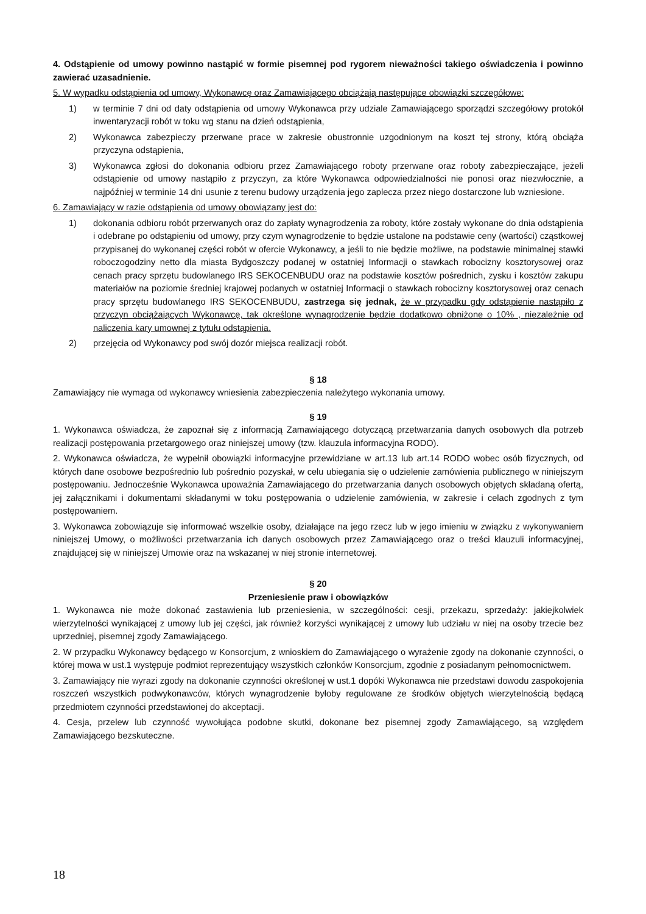4. Odstąpienie od umowy powinno nastąpić w formie pisemnej pod rygorem nieważności takiego oświadczenia i powinno zawierać uzasadnienie.
5. W wypadku odstąpienia od umowy, Wykonawcę oraz Zamawiającego obciążają następujące obowiązki szczegółowe:
1) w terminie 7 dni od daty odstąpienia od umowy Wykonawca przy udziale Zamawiającego sporządzi szczegółowy protokół inwentaryzacji robót w toku wg stanu na dzień odstąpienia,
2) Wykonawca zabezpieczy przerwane prace w zakresie obustronnie uzgodnionym na koszt tej strony, którą obciąża przyczyna odstąpienia,
3) Wykonawca zgłosi do dokonania odbioru przez Zamawiającego roboty przerwane oraz roboty zabezpieczające, jeżeli odstąpienie od umowy nastąpiło z przyczyn, za które Wykonawca odpowiedzialności nie ponosi oraz niezwłocznie, a najpóźniej w terminie 14 dni usunie z terenu budowy urządzenia jego zaplecza przez niego dostarczone lub wzniesione.
6. Zamawiający w razie odstąpienia od umowy obowiązany jest do:
1) dokonania odbioru robót przerwanych oraz do zapłaty wynagrodzenia za roboty, które zostały wykonane do dnia odstąpienia i odebrane po odstąpieniu od umowy, przy czym wynagrodzenie to będzie ustalone na podstawie ceny (wartości) cząstkowej przypisanej do wykonanej części robót w ofercie Wykonawcy, a jeśli to nie będzie możliwe, na podstawie minimalnej stawki roboczogodziny netto dla miasta Bydgoszczy podanej w ostatniej Informacji o stawkach robocizny kosztorysowej oraz cenach pracy sprzętu budowlanego IRS SEKOCENBUDU oraz na podstawie kosztów pośrednich, zysku i kosztów zakupu materiałów na poziomie średniej krajowej podanych w ostatniej Informacji o stawkach robocizny kosztorysowej oraz cenach pracy sprzętu budowlanego IRS SEKOCENBUDU, zastrzega się jednak, że w przypadku gdy odstąpienie nastąpiło z przyczyn obciążających Wykonawcę, tak określone wynagrodzenie będzie dodatkowo obniżone o 10% , niezależnie od naliczenia kary umownej z tytułu odstąpienia.
2) przejęcia od Wykonawcy pod swój dozór miejsca realizacji robót.
§ 18
Zamawiający nie wymaga od wykonawcy wniesienia zabezpieczenia należytego wykonania umowy.
§ 19
1. Wykonawca oświadcza, że zapoznał się z informacją Zamawiającego dotyczącą przetwarzania danych osobowych dla potrzeb realizacji postępowania przetargowego oraz niniejszej umowy (tzw. klauzula informacyjna RODO).
2. Wykonawca oświadcza, że wypełnił obowiązki informacyjne przewidziane w art.13 lub art.14 RODO wobec osób fizycznych, od których dane osobowe bezpośrednio lub pośrednio pozyskał, w celu ubiegania się o udzielenie zamówienia publicznego w niniejszym postępowaniu. Jednocześnie Wykonawca upoważnia Zamawiającego do przetwarzania danych osobowych objętych składaną ofertą, jej załącznikami i dokumentami składanymi w toku postępowania o udzielenie zamówienia, w zakresie i celach zgodnych z tym postępowaniem.
3. Wykonawca zobowiązuje się informować wszelkie osoby, działające na jego rzecz lub w jego imieniu w związku z wykonywaniem niniejszej Umowy, o możliwości przetwarzania ich danych osobowych przez Zamawiającego oraz o treści klauzuli informacyjnej, znajdującej się w niniejszej Umowie oraz na wskazanej w niej stronie internetowej.
§ 20
Przeniesienie praw i obowiązków
1. Wykonawca nie może dokonać zastawienia lub przeniesienia, w szczególności: cesji, przekazu, sprzedaży: jakiejkolwiek wierzytelności wynikającej z umowy lub jej części, jak również korzyści wynikającej z umowy lub udziału w niej na osoby trzecie bez uprzedniej, pisemnej zgody Zamawiającego.
2. W przypadku Wykonawcy będącego w Konsorcjum, z wnioskiem do Zamawiającego o wyrażenie zgody na dokonanie czynności, o której mowa w ust.1 występuje podmiot reprezentujący wszystkich członków Konsorcjum, zgodnie z posiadanym pełnomocnictwem.
3. Zamawiający nie wyrazi zgody na dokonanie czynności określonej w ust.1 dopóki Wykonawca nie przedstawi dowodu zaspokojenia roszczeń wszystkich podwykonawców, których wynagrodzenie byłoby regulowane ze środków objętych wierzytelnością będącą przedmiotem czynności przedstawionej do akceptacji.
4. Cesja, przelew lub czynność wywołująca podobne skutki, dokonane bez pisemnej zgody Zamawiającego, są względem Zamawiającego bezskuteczne.
18